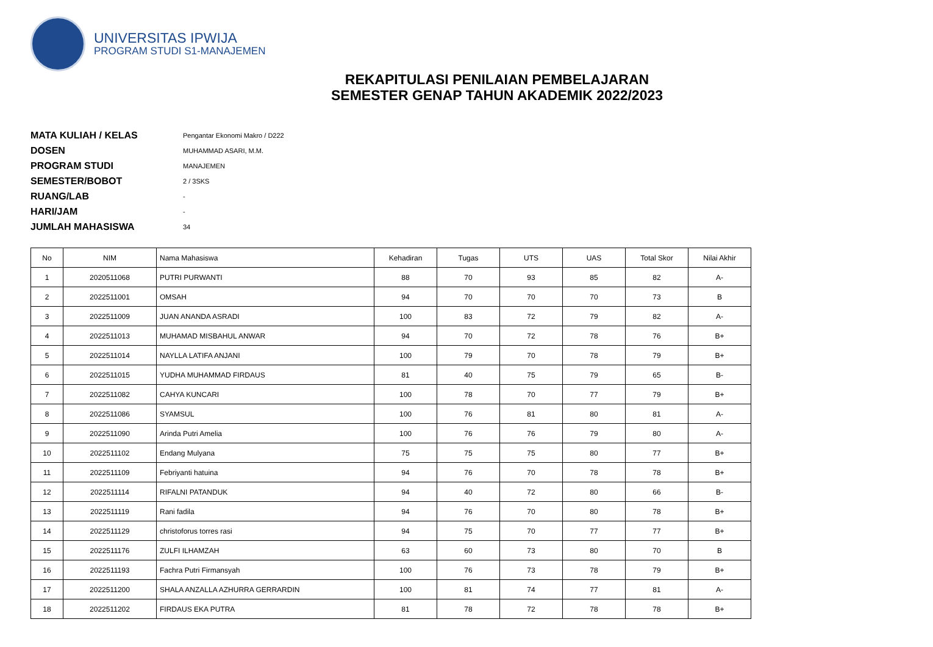UNIVERSITAS IPWIJA
PROGRAM STUDI S1-MANAJEMEN
REKAPITULASI PENILAIAN PEMBELAJARAN
SEMESTER GENAP TAHUN AKADEMIK 2022/2023
MATA KULIAH / KELAS Pengantar Ekonomi Makro / D222
DOSEN MUHAMMAD ASARI, M.M.
PROGRAM STUDI MANAJEMEN
SEMESTER/BOBOT 2 / 3SKS
RUANG/LAB -
HARI/JAM -
JUMLAH MAHASISWA 34
| No | NIM | Nama Mahasiswa | Kehadiran | Tugas | UTS | UAS | Total Skor | Nilai Akhir |
| --- | --- | --- | --- | --- | --- | --- | --- | --- |
| 1 | 2020511068 | PUTRI PURWANTI | 88 | 70 | 93 | 85 | 82 | A- |
| 2 | 2022511001 | OMSAH | 94 | 70 | 70 | 70 | 73 | B |
| 3 | 2022511009 | JUAN ANANDA ASRADI | 100 | 83 | 72 | 79 | 82 | A- |
| 4 | 2022511013 | MUHAMAD MISBAHUL ANWAR | 94 | 70 | 72 | 78 | 76 | B+ |
| 5 | 2022511014 | NAYLLA LATIFA ANJANI | 100 | 79 | 70 | 78 | 79 | B+ |
| 6 | 2022511015 | YUDHA MUHAMMAD FIRDAUS | 81 | 40 | 75 | 79 | 65 | B- |
| 7 | 2022511082 | CAHYA KUNCARI | 100 | 78 | 70 | 77 | 79 | B+ |
| 8 | 2022511086 | SYAMSUL | 100 | 76 | 81 | 80 | 81 | A- |
| 9 | 2022511090 | Arinda Putri Amelia | 100 | 76 | 76 | 79 | 80 | A- |
| 10 | 2022511102 | Endang Mulyana | 75 | 75 | 75 | 80 | 77 | B+ |
| 11 | 2022511109 | Febriyanti hatuina | 94 | 76 | 70 | 78 | 78 | B+ |
| 12 | 2022511114 | RIFALNI PATANDUK | 94 | 40 | 72 | 80 | 66 | B- |
| 13 | 2022511119 | Rani fadila | 94 | 76 | 70 | 80 | 78 | B+ |
| 14 | 2022511129 | christoforus torres rasi | 94 | 75 | 70 | 77 | 77 | B+ |
| 15 | 2022511176 | ZULFI ILHAMZAH | 63 | 60 | 73 | 80 | 70 | B |
| 16 | 2022511193 | Fachra Putri Firmansyah | 100 | 76 | 73 | 78 | 79 | B+ |
| 17 | 2022511200 | SHALA ANZALLA AZHURRA GERRARDIN | 100 | 81 | 74 | 77 | 81 | A- |
| 18 | 2022511202 | FIRDAUS EKA PUTRA | 81 | 78 | 72 | 78 | 78 | B+ |